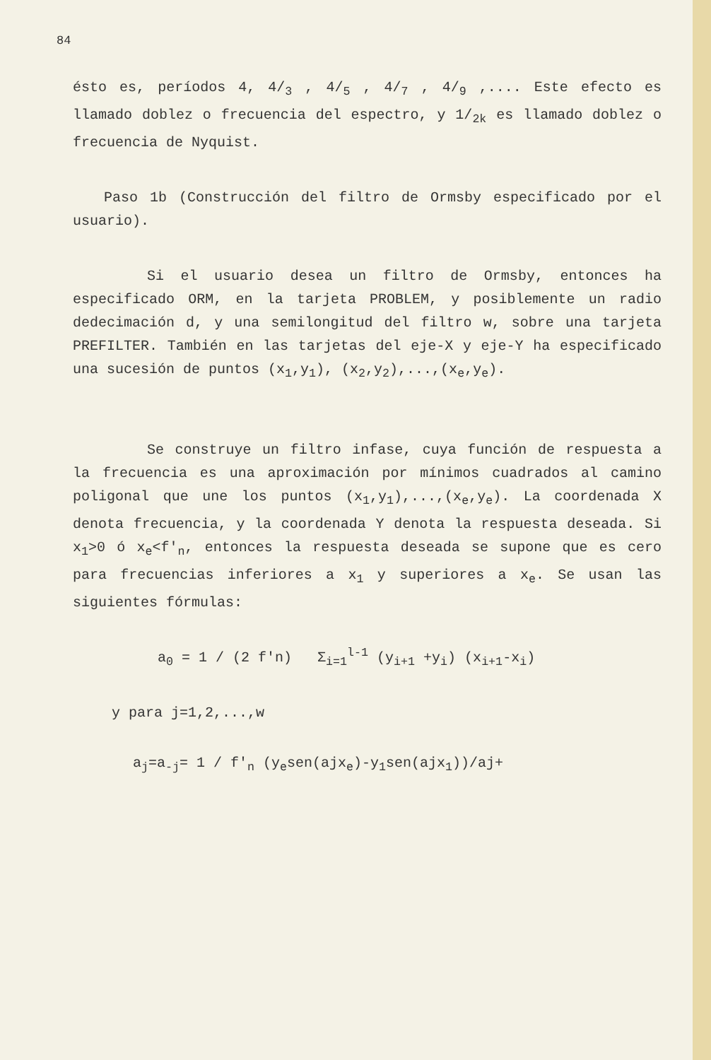84
ésto es, períodos 4, 4/<sub>3</sub> , 4/<sub>5</sub> , 4/<sub>7</sub> , 4/<sub>9</sub> ,.... Este efecto es llamado doblez o frecuencia del espectro, y 1/<sub>2k</sub> es llamado doblez o frecuencia de Nyquist.
Paso 1b (Construcción del filtro de Ormsby especificado por el usuario).
Si el usuario desea un filtro de Ormsby, entonces ha especificado ORM, en la tarjeta PROBLEM, y posiblemente un radio dedecimación d, y una semilongitud del filtro w, sobre una tarjeta PREFILTER. También en las tarjetas del eje-X y eje-Y ha especificado una sucesión de puntos (x<sub>1</sub>,y<sub>1</sub>), (x<sub>2</sub>,y<sub>2</sub>),...,(x<sub>e</sub>,y<sub>e</sub>).
Se construye un filtro infase, cuya función de respuesta a la frecuencia es una aproximación por mínimos cuadrados al camino poligonal que une los puntos (x<sub>1</sub>,y<sub>1</sub>),...,(x<sub>e</sub>,y<sub>e</sub>). La coordenada X denota frecuencia, y la coordenada Y denota la respuesta deseada. Si x<sub>1</sub>>0 ó x<sub>e</sub><f'<sub>n</sub>, entonces la respuesta deseada se supone que es cero para frecuencias inferiores a x<sub>1</sub> y superiores a x<sub>e</sub>. Se usan las siguientes fórmulas:
a<sub>0</sub> = 1 / (2 f'n) Σ<sub>i=1</sub><sup>l-1</sup> (y<sub>i+1</sub> +y<sub>i</sub>) (x<sub>i+1</sub>-x<sub>i</sub>)
y para j=1,2,...,w
a<sub>j</sub>=a<sub>-j</sub>= 1 / f'<sub>n</sub> (y<sub>e</sub>sen(ajx<sub>e</sub>)-y<sub>1</sub>sen(ajx<sub>1</sub>))/aj+